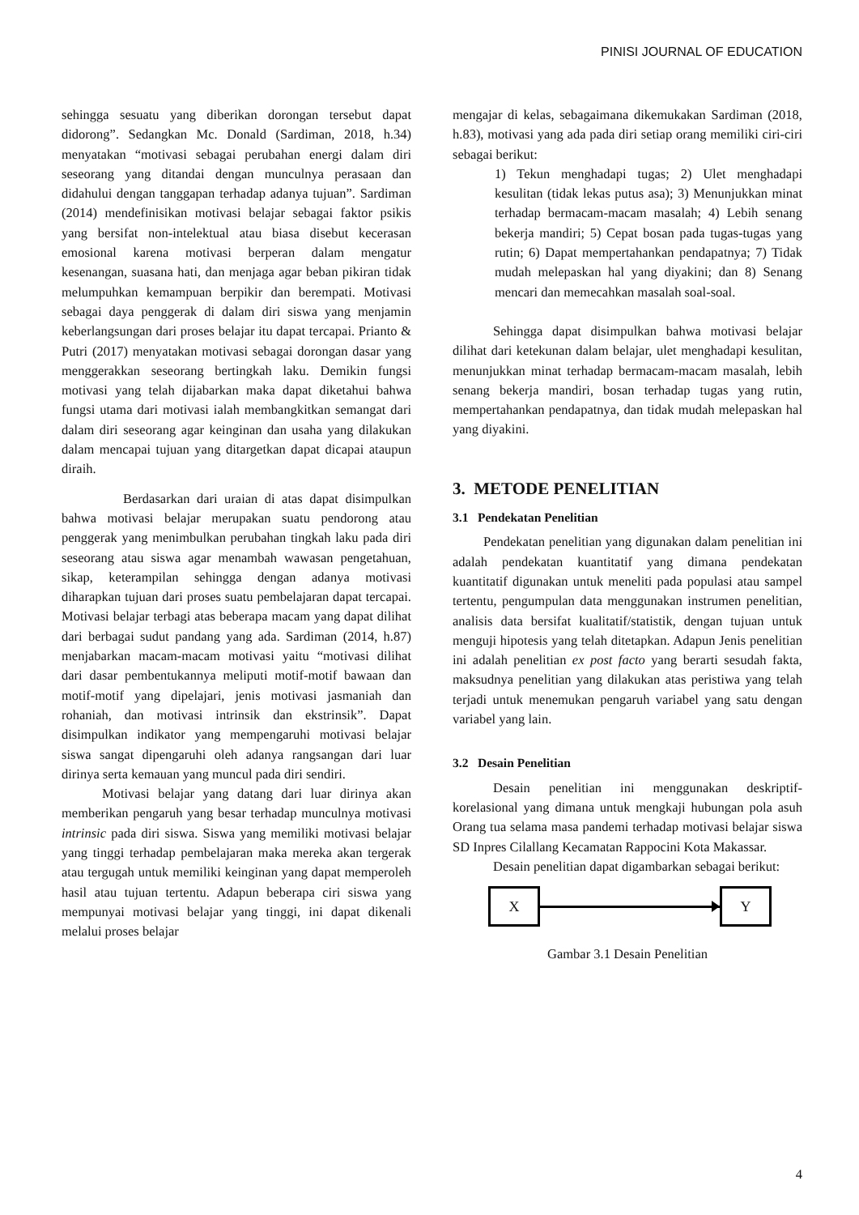PINISI JOURNAL OF EDUCATION
sehingga sesuatu yang diberikan dorongan tersebut dapat didorong”. Sedangkan Mc. Donald (Sardiman, 2018, h.34) menyatakan “motivasi sebagai perubahan energi dalam diri seseorang yang ditandai dengan munculnya perasaan dan didahului dengan tanggapan terhadap adanya tujuan”. Sardiman (2014) mendefinisikan motivasi belajar sebagai faktor psikis yang bersifat non-intelektual atau biasa disebut kecerasan emosional karena motivasi berperan dalam mengatur kesenangan, suasana hati, dan menjaga agar beban pikiran tidak melumpuhkan kemampuan berpikir dan berempati. Motivasi sebagai daya penggerak di dalam diri siswa yang menjamin keberlangsungan dari proses belajar itu dapat tercapai. Prianto & Putri (2017) menyatakan motivasi sebagai dorongan dasar yang menggerakkan seseorang bertingkah laku. Demikin fungsi motivasi yang telah dijabarkan maka dapat diketahui bahwa fungsi utama dari motivasi ialah membangkitkan semangat dari dalam diri seseorang agar keinginan dan usaha yang dilakukan dalam mencapai tujuan yang ditargetkan dapat dicapai ataupun diraih.
Berdasarkan dari uraian di atas dapat disimpulkan bahwa motivasi belajar merupakan suatu pendorong atau penggerak yang menimbulkan perubahan tingkah laku pada diri seseorang atau siswa agar menambah wawasan pengetahuan, sikap, keterampilan sehingga dengan adanya motivasi diharapkan tujuan dari proses suatu pembelajaran dapat tercapai. Motivasi belajar terbagi atas beberapa macam yang dapat dilihat dari berbagai sudut pandang yang ada. Sardiman (2014, h.87) menjabarkan macam-macam motivasi yaitu “motivasi dilihat dari dasar pembentukannya meliputi motif-motif bawaan dan motif-motif yang dipelajari, jenis motivasi jasmaniah dan rohaniah, dan motivasi intrinsik dan ekstrinsik”. Dapat disimpulkan indikator yang mempengaruhi motivasi belajar siswa sangat dipengaruhi oleh adanya rangsangan dari luar dirinya serta kemauan yang muncul pada diri sendiri.
Motivasi belajar yang datang dari luar dirinya akan memberikan pengaruh yang besar terhadap munculnya motivasi intrinsic pada diri siswa. Siswa yang memiliki motivasi belajar yang tinggi terhadap pembelajaran maka mereka akan tergerak atau tergugah untuk memiliki keinginan yang dapat memperoleh hasil atau tujuan tertentu. Adapun beberapa ciri siswa yang mempunyai motivasi belajar yang tinggi, ini dapat dikenali melalui proses belajar
mengajar di kelas, sebagaimana dikemukakan Sardiman (2018, h.83), motivasi yang ada pada diri setiap orang memiliki ciri-ciri sebagai berikut:
1) Tekun menghadapi tugas; 2) Ulet menghadapi kesulitan (tidak lekas putus asa); 3) Menunjukkan minat terhadap bermacam-macam masalah; 4) Lebih senang bekerja mandiri; 5) Cepat bosan pada tugas-tugas yang rutin; 6) Dapat mempertahankan pendapatnya; 7) Tidak mudah melepaskan hal yang diyakini; dan 8) Senang mencari dan memecahkan masalah soal-soal.
Sehingga dapat disimpulkan bahwa motivasi belajar dilihat dari ketekunan dalam belajar, ulet menghadapi kesulitan, menunjukkan minat terhadap bermacam-macam masalah, lebih senang bekerja mandiri, bosan terhadap tugas yang rutin, mempertahankan pendapatnya, dan tidak mudah melepaskan hal yang diyakini.
3. METODE PENELITIAN
3.1 Pendekatan Penelitian
Pendekatan penelitian yang digunakan dalam penelitian ini adalah pendekatan kuantitatif yang dimana pendekatan kuantitatif digunakan untuk meneliti pada populasi atau sampel tertentu, pengumpulan data menggunakan instrumen penelitian, analisis data bersifat kualitatif/statistik, dengan tujuan untuk menguji hipotesis yang telah ditetapkan. Adapun Jenis penelitian ini adalah penelitian ex post facto yang berarti sesudah fakta, maksudnya penelitian yang dilakukan atas peristiwa yang telah terjadi untuk menemukan pengaruh variabel yang satu dengan variabel yang lain.
3.2 Desain Penelitian
Desain penelitian ini menggunakan deskriptif-korelasional yang dimana untuk mengkaji hubungan pola asuh Orang tua selama masa pandemi terhadap motivasi belajar siswa SD Inpres Cilallang Kecamatan Rappocini Kota Makassar.
Desain penelitian dapat digambarkan sebagai berikut:
X Y
Gambar 3.1 Desain Penelitian
4